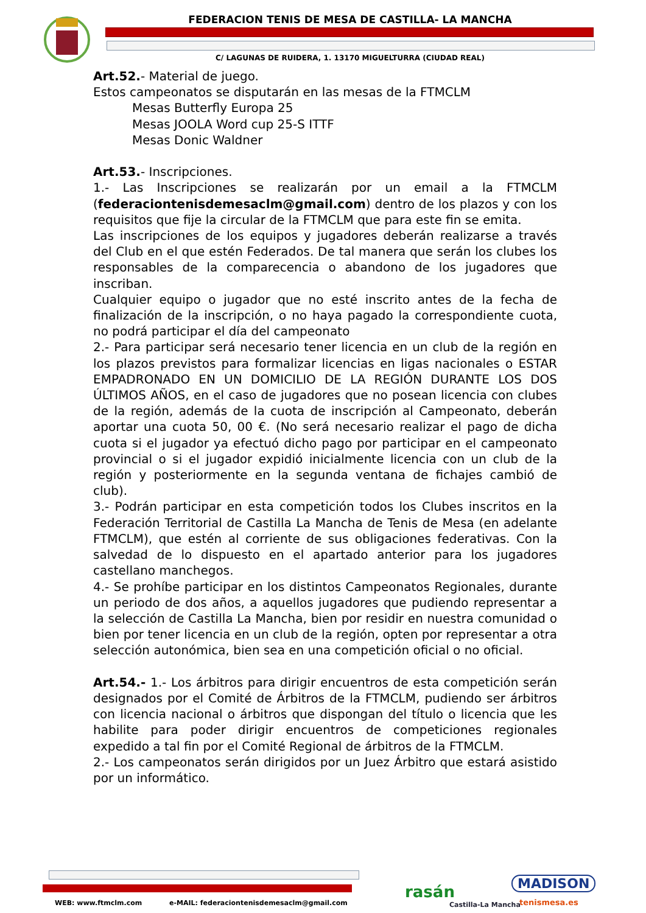FEDERACION TENIS DE MESA DE CASTILLA- LA MANCHA
C/ LAGUNAS DE RUIDERA, 1. 13170 MIGUELTURRA (CIUDAD REAL)
Art.52.- Material de juego.
Estos campeonatos se disputarán en las mesas de la FTMCLM
Mesas Butterfly Europa 25
Mesas JOOLA Word cup 25-S ITTF
Mesas Donic Waldner
Art.53.- Inscripciones.
1.- Las Inscripciones se realizarán por un email a la FTMCLM (federaciontenisdemesaclm@gmail.com) dentro de los plazos y con los requisitos que fije la circular de la FTMCLM que para este fin se emita.
Las inscripciones de los equipos y jugadores deberán realizarse a través del Club en el que estén Federados. De tal manera que serán los clubes los responsables de la comparecencia o abandono de los jugadores que inscriban.
Cualquier equipo o jugador que no esté inscrito antes de la fecha de finalización de la inscripción, o no haya pagado la correspondiente cuota, no podrá participar el día del campeonato
2.- Para participar será necesario tener licencia en un club de la región en los plazos previstos para formalizar licencias en ligas nacionales o ESTAR EMPADRONADO EN UN DOMICILIO DE LA REGIÓN DURANTE LOS DOS ÚLTIMOS AÑOS, en el caso de jugadores que no posean licencia con clubes de la región, además de la cuota de inscripción al Campeonato, deberán aportar una cuota 50, 00 €. (No será necesario realizar el pago de dicha cuota si el jugador ya efectuó dicho pago por participar en el campeonato provincial o si el jugador expidió inicialmente licencia con un club de la región y posteriormente en la segunda ventana de fichajes cambió de club).
3.- Podrán participar en esta competición todos los Clubes inscritos en la Federación Territorial de Castilla La Mancha de Tenis de Mesa (en adelante FTMCLM), que estén al corriente de sus obligaciones federativas. Con la salvedad de lo dispuesto en el apartado anterior para los jugadores castellano manchegos.
4.- Se prohíbe participar en los distintos Campeonatos Regionales, durante un periodo de dos años, a aquellos jugadores que pudiendo representar a la selección de Castilla La Mancha, bien por residir en nuestra comunidad o bien por tener licencia en un club de la región, opten por representar a otra selección autonómica, bien sea en una competición oficial o no oficial.
Art.54.- 1.- Los árbitros para dirigir encuentros de esta competición serán designados por el Comité de Árbitros de la FTMCLM, pudiendo ser árbitros con licencia nacional o árbitros que dispongan del título o licencia que les habilite para poder dirigir encuentros de competiciones regionales expedido a tal fin por el Comité Regional de árbitros de la FTMCLM.
2.- Los campeonatos serán dirigidos por un Juez Árbitro que estará asistido por un informático.
WEB: www.ftmclm.com
e-MAIL: federaciontenisdemesaclm@gmail.com
rasán
Castilla-La Mancha
MADISON
tenismesa.es